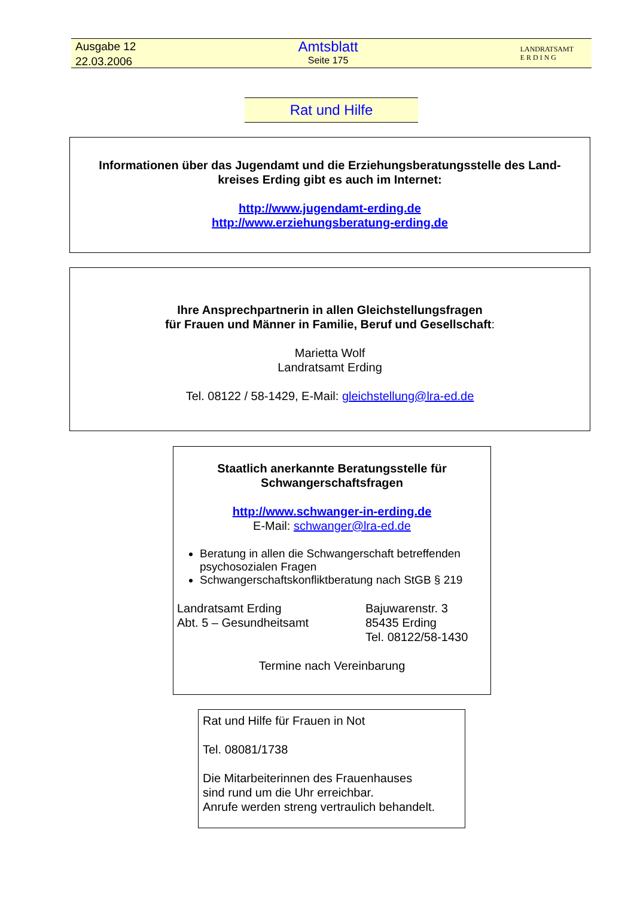Ausgabe 12
22.03.2006
Amtsblatt
Seite 175
LANDRATSAMT
E R D I N G
Rat und Hilfe
Informationen über das Jugendamt und die Erziehungsberatungsstelle des Land-
kreises Erding gibt es auch im Internet:
http://www.jugendamt-erding.de
http://www.erziehungsberatung-erding.de
Ihre Ansprechpartnerin in allen Gleichstellungsfragen
für Frauen und Männer in Familie, Beruf und Gesellschaft:
Marietta Wolf
Landratsamt Erding
Tel. 08122 / 58-1429, E-Mail: gleichstellung@lra-ed.de
Staatlich anerkannte Beratungsstelle für
Schwangerschaftsfragen
http://www.schwanger-in-erding.de
E-Mail: schwanger@lra-ed.de
Beratung in allen die Schwangerschaft betreffenden psychosozialen Fragen
Schwangerschaftskonfliktberatung nach StGB § 219
Landratsamt Erding
Abt. 5 – Gesundheitsamt
Bajuwarenstr. 3
85435 Erding
Tel. 08122/58-1430
Termine nach Vereinbarung
Rat und Hilfe für Frauen in Not
Tel. 08081/1738
Die Mitarbeiterinnen des Frauenhauses
sind rund um die Uhr erreichbar.
Anrufe werden streng vertraulich behandelt.